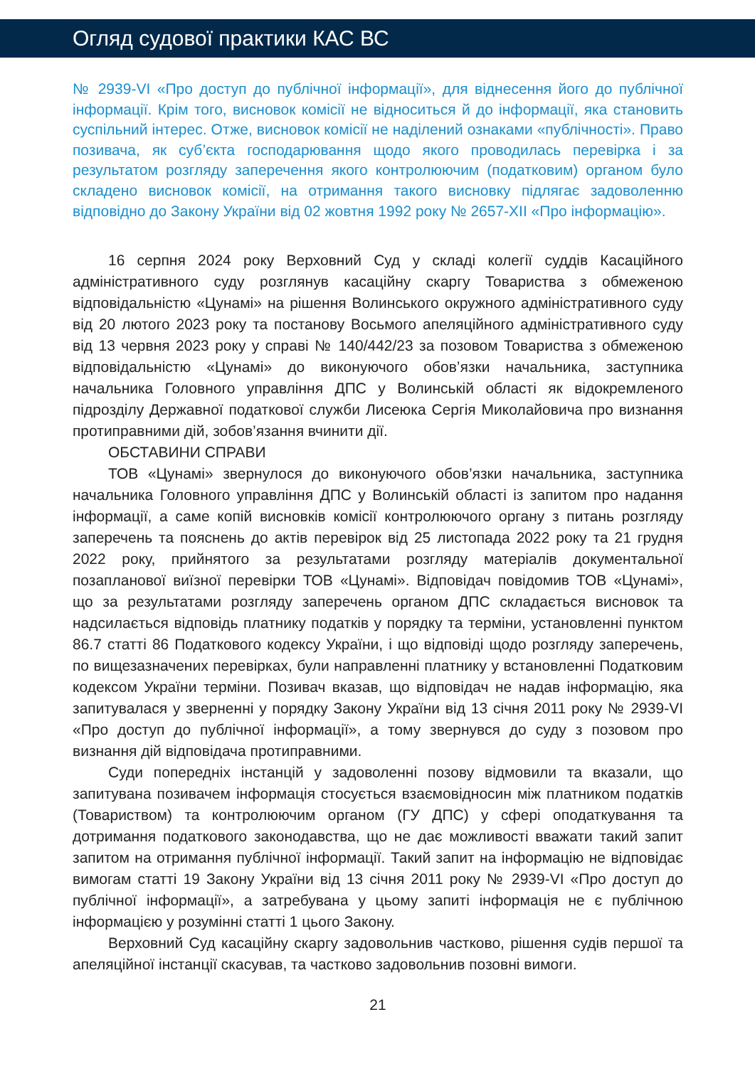Огляд судової практики КАС ВС
№ 2939-VI «Про доступ до публічної інформації», для віднесення його до публічної інформації. Крім того, висновок комісії не відноситься й до інформації, яка становить суспільний інтерес. Отже, висновок комісії не наділений ознаками «публічності». Право позивача, як суб’єкта господарювання щодо якого проводилась перевірка і за результатом розгляду заперечення якого контролюючим (податковим) органом було складено висновок комісії, на отримання такого висновку підлягає задоволенню відповідно до Закону України від 02 жовтня 1992 року № 2657-XII «Про інформацію».
16 серпня 2024 року Верховний Суд у складі колегії суддів Касаційного адміністративного суду розглянув касаційну скаргу Товариства з обмеженою відповідальністю «Цунамі» на рішення Волинського окружного адміністративного суду від 20 лютого 2023 року та постанову Восьмого апеляційного адміністративного суду від 13 червня 2023 року у справі № 140/442/23 за позовом Товариства з обмеженою відповідальністю «Цунамі» до виконуючого обов’язки начальника, заступника начальника Головного управління ДПС у Волинській області як відокремленого підрозділу Державної податкової служби Лисеюка Сергія Миколайовича про визнання протиправними дій, зобов’язання вчинити дії.
ОБСТАВИНИ СПРАВИ
ТОВ «Цунамі» звернулося до виконуючого обов’язки начальника, заступника начальника Головного управління ДПС у Волинській області із запитом про надання інформації, а саме копій висновків комісії контролюючого органу з питань розгляду заперечень та пояснень до актів перевірок від 25 листопада 2022 року та 21 грудня 2022 року, прийнятого за результатами розгляду матеріалів документальної позапланової виїзної перевірки ТОВ «Цунамі». Відповідач повідомив ТОВ «Цунамі», що за результатами розгляду заперечень органом ДПС складається висновок та надсилається відповідь платнику податків у порядку та терміни, установленні пунктом 86.7 статті 86 Податкового кодексу України, і що відповіді щодо розгляду заперечень, по вищезазначених перевірках, були направленні платнику у встановленні Податковим кодексом України терміни. Позивач вказав, що відповідач не надав інформацію, яка запитувалася у зверненні у порядку Закону України від 13 січня 2011 року № 2939-VI «Про доступ до публічної інформації», а тому звернувся до суду з позовом про визнання дій відповідача протиправними.
Суди попередніх інстанцій у задоволенні позову відмовили та вказали, що запитувана позивачем інформація стосується взаємовідносин між платником податків (Товариством) та контролюючим органом (ГУ ДПС) у сфері оподаткування та дотримання податкового законодавства, що не дає можливості вважати такий запит запитом на отримання публічної інформації. Такий запит на інформацію не відповідає вимогам статті 19 Закону України від 13 січня 2011 року № 2939-VI «Про доступ до публічної інформації», а затребувана у цьому запиті інформація не є публічною інформацією у розумінні статті 1 цього Закону.
Верховний Суд касаційну скаргу задовольнив частково, рішення судів першої та апеляційної інстанції скасував, та частково задовольнив позовні вимоги.
21